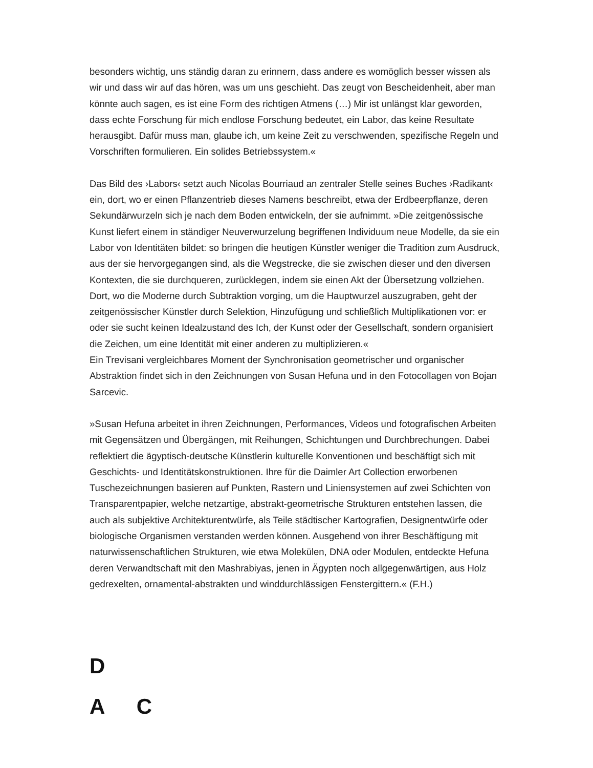besonders wichtig, uns ständig daran zu erinnern, dass andere es womöglich besser wissen als wir und dass wir auf das hören, was um uns geschieht. Das zeugt von Bescheidenheit, aber man könnte auch sagen, es ist eine Form des richtigen Atmens (…) Mir ist unlängst klar geworden, dass echte Forschung für mich endlose Forschung bedeutet, ein Labor, das keine Resultate herausgibt. Dafür muss man, glaube ich, um keine Zeit zu verschwenden, spezifische Regeln und Vorschriften formulieren. Ein solides Betriebssystem.«
Das Bild des ›Labors‹ setzt auch Nicolas Bourriaud an zentraler Stelle seines Buches ›Radikant‹ ein, dort, wo er einen Pflanzentrieb dieses Namens beschreibt, etwa der Erdbeerpflanze, deren Sekundärwurzeln sich je nach dem Boden entwickeln, der sie aufnimmt. »Die zeitgenössische Kunst liefert einem in ständiger Neuverwurzelung begriffenen Individuum neue Modelle, da sie ein Labor von Identitäten bildet: so bringen die heutigen Künstler weniger die Tradition zum Ausdruck, aus der sie hervorgegangen sind, als die Wegstrecke, die sie zwischen dieser und den diversen Kontexten, die sie durchqueren, zurücklegen, indem sie einen Akt der Übersetzung vollziehen. Dort, wo die Moderne durch Subtraktion vorging, um die Hauptwurzel auszugraben, geht der zeitgenössischer Künstler durch Selektion, Hinzufügung und schließlich Multiplikationen vor: er oder sie sucht keinen Idealzustand des Ich, der Kunst oder der Gesellschaft, sondern organisiert die Zeichen, um eine Identität mit einer anderen zu multiplizieren.«
Ein Trevisani vergleichbares Moment der Synchronisation geometrischer und organischer Abstraktion findet sich in den Zeichnungen von Susan Hefuna und in den Fotocollagen von Bojan Sarcevic.
»Susan Hefuna arbeitet in ihren Zeichnungen, Performances, Videos und fotografischen Arbeiten mit Gegensätzen und Übergängen, mit Reihungen, Schichtungen und Durchbrechungen. Dabei reflektiert die ägyptisch-deutsche Künstlerin kulturelle Konventionen und beschäftigt sich mit Geschichts- und Identitätskonstruktionen. Ihre für die Daimler Art Collection erworbenen Tuschezeichnungen basieren auf Punkten, Rastern und Liniensystemen auf zwei Schichten von Transparentpapier, welche netzartige, abstrakt-geometrische Strukturen entstehen lassen, die auch als subjektive Architekturentwürfe, als Teile städtischer Kartografien, Designentwürfe oder biologische Organismen verstanden werden können. Ausgehend von ihrer Beschäftigung mit naturwissenschaftlichen Strukturen, wie etwa Molekülen, DNA oder Modulen, entdeckte Hefuna deren Verwandtschaft mit den Mashrabiyas, jenen in Ägypten noch allgegenwärtigen, aus Holz gedrexelten, ornamental-abstrakten und winddurchlässigen Fenstergittern.« (F.H.)
D
A C